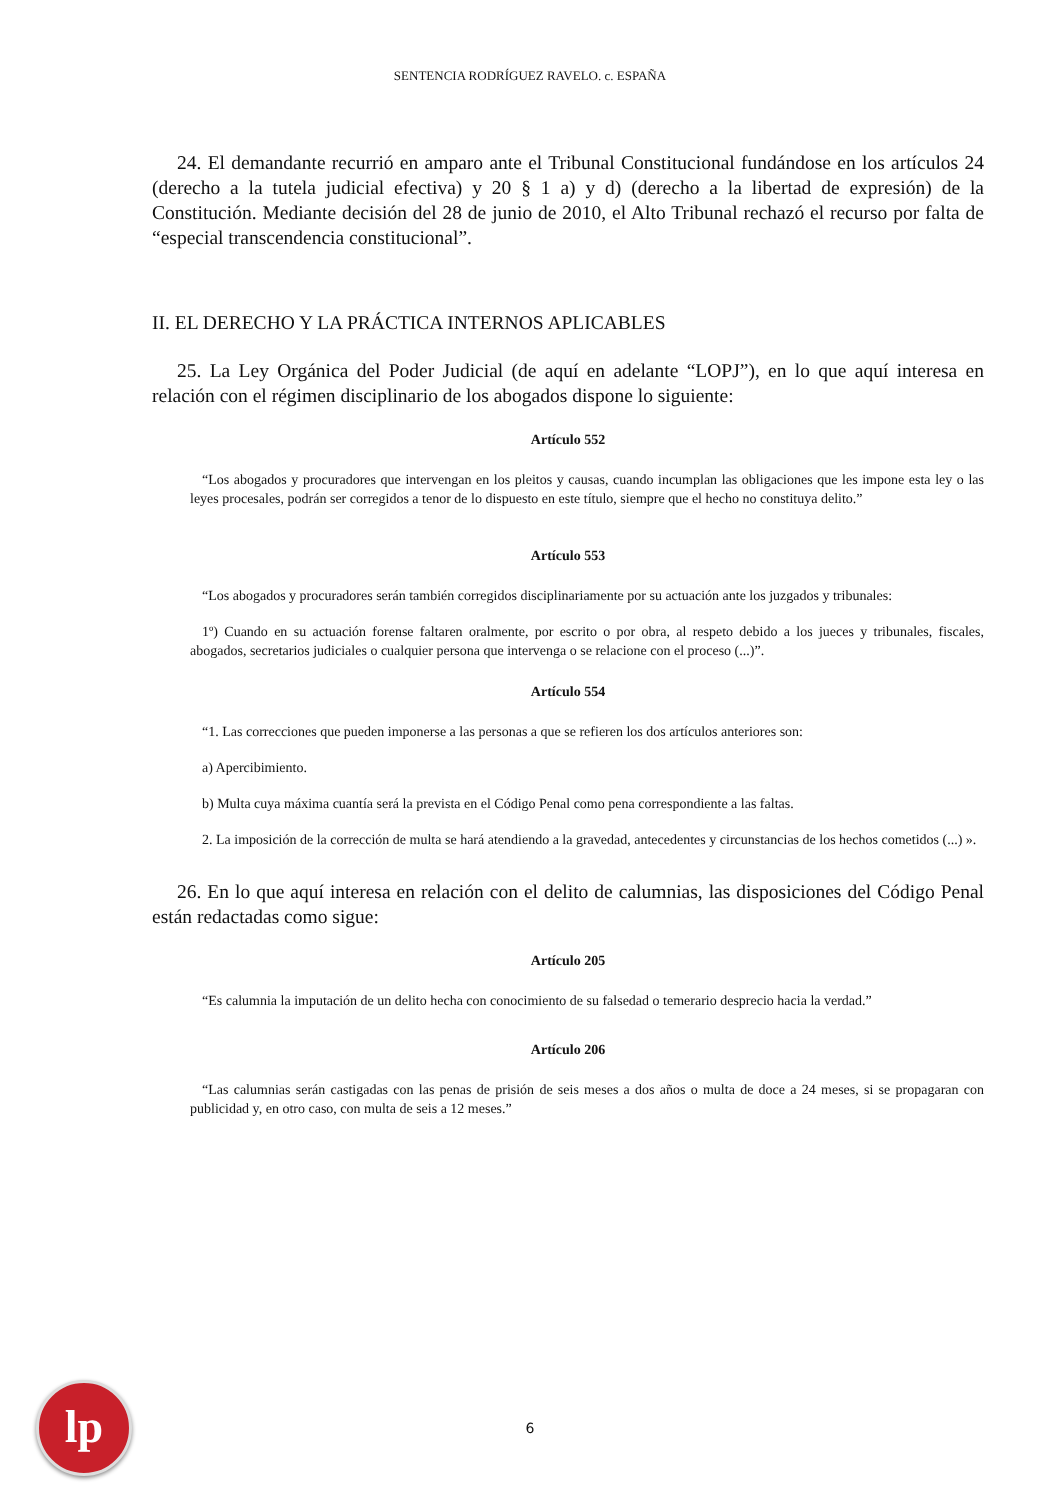SENTENCIA RODRÍGUEZ RAVELO. c. ESPAÑA
24. El demandante recurrió en amparo ante el Tribunal Constitucional fundándose en los artículos 24 (derecho a la tutela judicial efectiva) y 20 § 1 a) y d) (derecho a la libertad de expresión) de la Constitución. Mediante decisión del 28 de junio de 2010, el Alto Tribunal rechazó el recurso por falta de “especial transcendencia constitucional”.
II. EL DERECHO Y LA PRÁCTICA INTERNOS APLICABLES
25. La Ley Orgánica del Poder Judicial (de aquí en adelante “LOPJ”), en lo que aquí interesa en relación con el régimen disciplinario de los abogados dispone lo siguiente:
Artículo 552
“Los abogados y procuradores que intervengan en los pleitos y causas, cuando incumplan las obligaciones que les impone esta ley o las leyes procesales, podrán ser corregidos a tenor de lo dispuesto en este título, siempre que el hecho no constituya delito.”
Artículo 553
“Los abogados y procuradores serán también corregidos disciplinariamente por su actuación ante los juzgados y tribunales:
1º) Cuando en su actuación forense faltaren oralmente, por escrito o por obra, al respeto debido a los jueces y tribunales, fiscales, abogados, secretarios judiciales o cualquier persona que intervenga o se relacione con el proceso (...)”.
Artículo 554
“1. Las correcciones que pueden imponerse a las personas a que se refieren los dos artículos anteriores son:
a) Apercibimiento.
b) Multa cuya máxima cuantía será la prevista en el Código Penal como pena correspondiente a las faltas.
2. La imposición de la corrección de multa se hará atendiendo a la gravedad, antecedentes y circunstancias de los hechos cometidos (...) ».
26. En lo que aquí interesa en relación con el delito de calumnias, las disposiciones del Código Penal están redactadas como sigue:
Artículo 205
“Es calumnia la imputación de un delito hecha con conocimiento de su falsedad o temerario desprecio hacia la verdad.”
Artículo 206
“Las calumnias serán castigadas con las penas de prisión de seis meses a dos años o multa de doce a 24 meses, si se propagaran con publicidad y, en otro caso, con multa de seis a 12 meses.”
lp
6